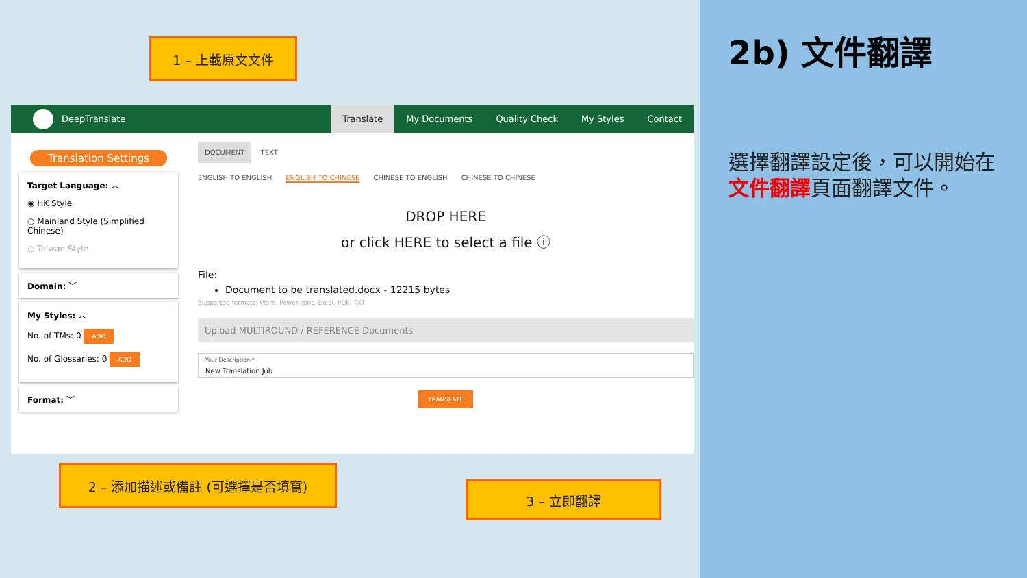DeepTranslate
Translate My Documents Quality Check My Styles Contact
Translation Settings
Target Language: ︿
◉ HK Style
○ Mainland Style (Simplified Chinese)
○ Taiwan Style
Domain: ﹀
My Styles: ︿
No. of TMs: 0 ADD
No. of Glossaries: 0 ADD
Format: ﹀
DOCUMENT TEXT
ENGLISH TO ENGLISH ENGLISH TO CHINESE CHINESE TO ENGLISH CHINESE TO CHINESE
DROP HERE
or click HERE to select a file ⓘ
File:
Document to be translated.docx - 12215 bytes
Supported formats: Word, PowerPoint, Excel, PDF, TXT
Upload MULTIROUND / REFERENCE Documents
Your Description *
New Translation Job
TRANSLATE
1 – 上載原文文件
2 – 添加描述或備註 (可選擇是否填寫)
3 – 立即翻譯
2b) 文件翻譯
選擇翻譯設定後，可以開始在文件翻譯頁面翻譯文件。